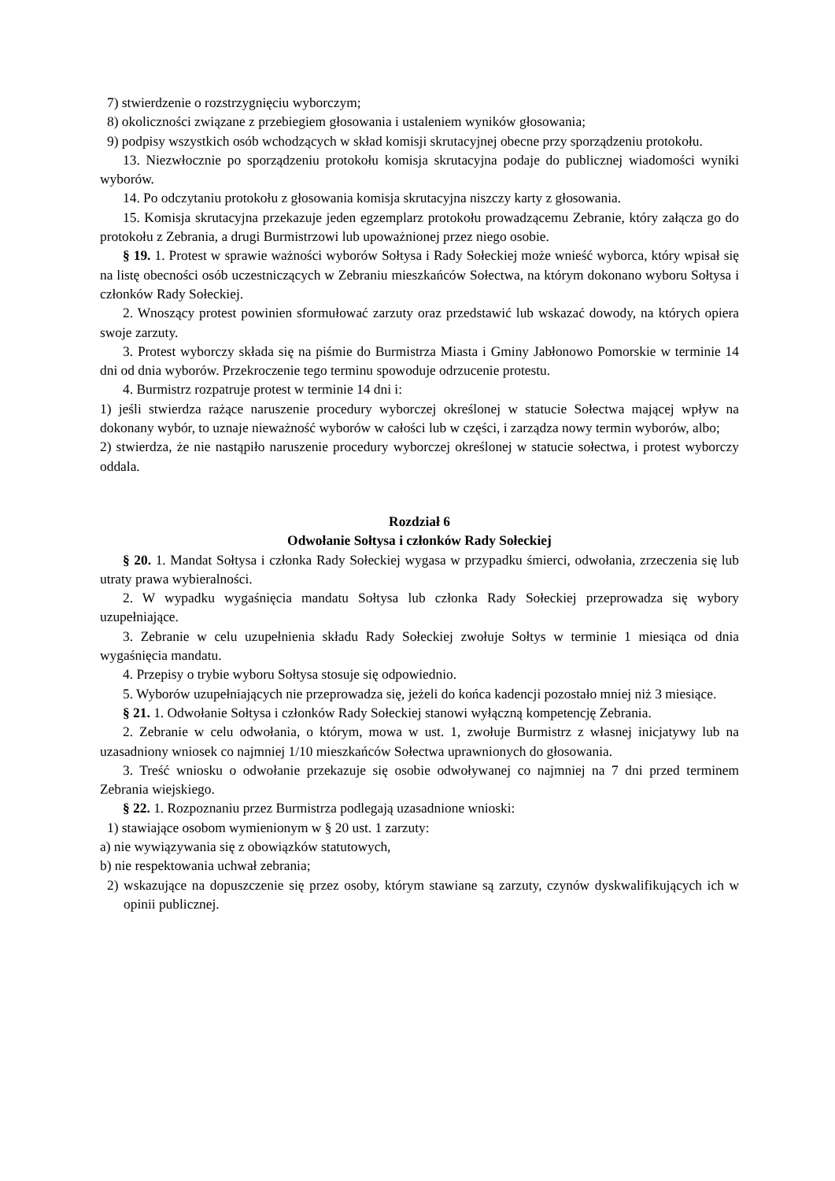7) stwierdzenie o rozstrzygnięciu wyborczym;
8) okoliczności związane z przebiegiem głosowania i ustaleniem wyników głosowania;
9) podpisy wszystkich osób wchodzących w skład komisji skrutacyjnej obecne przy sporządzeniu protokołu.
13. Niezwłocznie po sporządzeniu protokołu komisja skrutacyjna podaje do publicznej wiadomości wyniki wyborów.
14. Po odczytaniu protokołu z głosowania komisja skrutacyjna niszczy karty z głosowania.
15. Komisja skrutacyjna przekazuje jeden egzemplarz protokołu prowadzącemu Zebranie, który załącza go do protokołu z Zebrania, a drugi Burmistrzowi lub upoważnionej przez niego osobie.
§ 19. 1. Protest w sprawie ważności wyborów Sołtysa i Rady Sołeckiej może wnieść wyborca, który wpisał się na listę obecności osób uczestniczących w Zebraniu mieszkańców Sołectwa, na którym dokonano wyboru Sołtysa i członków Rady Sołeckiej.
2. Wnoszący protest powinien sformułować zarzuty oraz przedstawić lub wskazać dowody, na których opiera swoje zarzuty.
3. Protest wyborczy składa się na piśmie do Burmistrza Miasta i Gminy Jabłonowo Pomorskie w terminie 14 dni od dnia wyborów. Przekroczenie tego terminu spowoduje odrzucenie protestu.
4. Burmistrz rozpatruje protest w terminie 14 dni i:
1) jeśli stwierdza rażące naruszenie procedury wyborczej określonej w statucie Sołectwa mającej wpływ na dokonany wybór, to uznaje nieważność wyborów w całości lub w części, i zarządza nowy termin wyborów, albo;
2) stwierdza, że nie nastąpiło naruszenie procedury wyborczej określonej w statucie sołectwa, i protest wyborczy oddala.
Rozdział 6
Odwołanie Sołtysa i członków Rady Sołeckiej
§ 20. 1. Mandat Sołtysa i członka Rady Sołeckiej wygasa w przypadku śmierci, odwołania, zrzeczenia się lub utraty prawa wybieralności.
2. W wypadku wygaśnięcia mandatu Sołtysa lub członka Rady Sołeckiej przeprowadza się wybory uzupełniające.
3. Zebranie w celu uzupełnienia składu Rady Sołeckiej zwołuje Sołtys w terminie 1 miesiąca od dnia wygaśnięcia mandatu.
4. Przepisy o trybie wyboru Sołtysa stosuje się odpowiednio.
5. Wyborów uzupełniających nie przeprowadza się, jeżeli do końca kadencji pozostało mniej niż 3 miesiące.
§ 21. 1. Odwołanie Sołtysa i członków Rady Sołeckiej stanowi wyłączną kompetencję Zebrania.
2. Zebranie w celu odwołania, o którym, mowa w ust. 1, zwołuje Burmistrz z własnej inicjatywy lub na uzasadniony wniosek co najmniej 1/10 mieszkańców Sołectwa uprawnionych do głosowania.
3. Treść wniosku o odwołanie przekazuje się osobie odwoływanej co najmniej na 7 dni przed terminem Zebrania wiejskiego.
§ 22. 1. Rozpoznaniu przez Burmistrza podlegają uzasadnione wnioski:
1) stawiające osobom wymienionym w § 20 ust. 1 zarzuty:
a) nie wywiązywania się z obowiązków statutowych,
b) nie respektowania uchwał zebrania;
2) wskazujące na dopuszczenie się przez osoby, którym stawiane są zarzuty, czynów dyskwalifikujących ich w opinii publicznej.